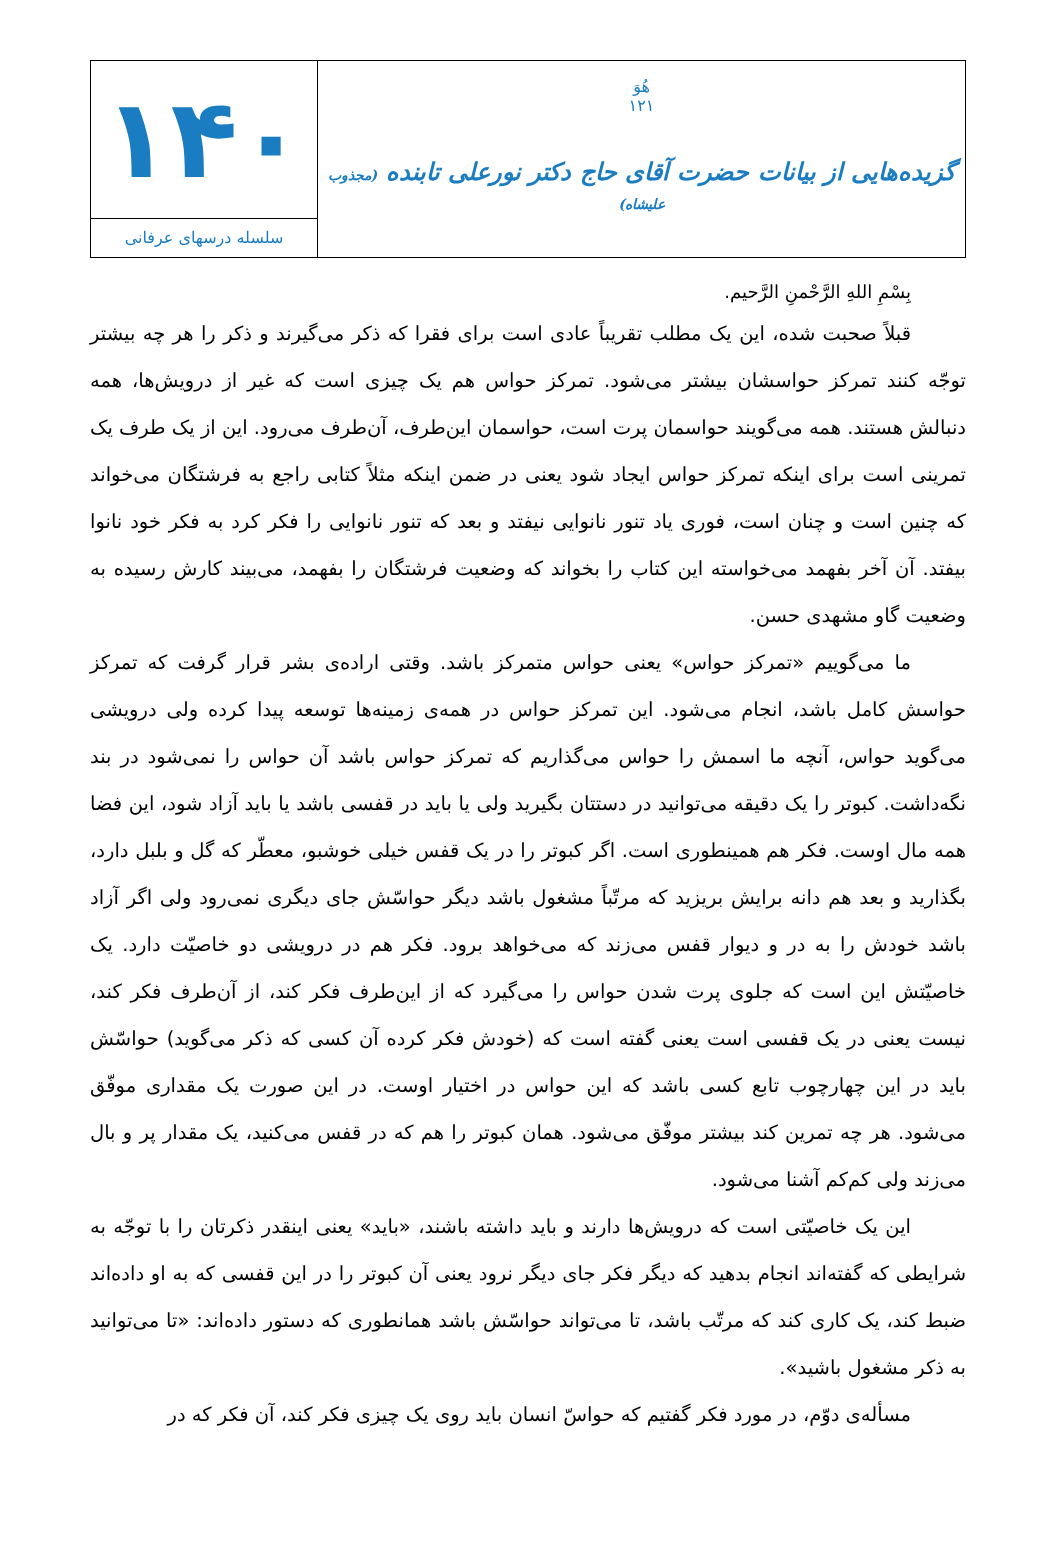هُوَ
۱۲۱
گزیده‌هایی از بیانات حضرت آقای حاج دکتر نورعلی تابنده (مجذوب علیشاه)
۱۴۰
سلسله درسهای عرفانی
بِسْمِ اللهِ الرَّحْمنِ الرَّحیم.
قبلاً صحبت شده، این یک مطلب تقریباً عادی است برای فقرا که ذکر می‌گیرند و ذکر را هر چه بیشتر توجّه کنند تمرکز حواسشان بیشتر می‌شود. تمرکز حواس هم یک چیزی است که غیر از درویش‌ها، همه دنبالش هستند. همه می‌گویند حواسمان پرت است، حواسمان این‌طرف، آن‌طرف می‌رود. این از یک طرف یک تمرینی است برای اینکه تمرکز حواس ایجاد شود یعنی در ضمن اینکه مثلاً کتابی راجع به فرشتگان می‌خواند که چنین است و چنان است، فوری یاد تنور نانوایی نیفتد و بعد که تنور نانوایی را فکر کرد به فکر خود نانوا بیفتد. آن آخر بفهمد می‌خواسته این کتاب را بخواند که وضعیت فرشتگان را بفهمد، می‌بیند کارش رسیده به وضعیت گاو مشهدی حسن.
ما می‌گوییم «تمرکز حواس» یعنی حواس متمرکز باشد. وقتی اراده‌ی بشر قرار گرفت که تمرکز حواسش کامل باشد، انجام می‌شود. این تمرکز حواس در همه‌ی زمینه‌ها توسعه پیدا کرده ولی درویشی می‌گوید حواس، آنچه ما اسمش را حواس می‌گذاریم که تمرکز حواس باشد آن حواس را نمی‌شود در بند نگه‌داشت. کبوتر را یک دقیقه می‌توانید در دستتان بگیرید ولی یا باید در قفسی باشد یا باید آزاد شود، این فضا همه مال اوست. فکر هم همینطوری است. اگر کبوتر را در یک قفس خیلی خوشبو، معطّر که گل و بلبل دارد، بگذارید و بعد هم دانه برایش بریزید که مرتّباً مشغول باشد دیگر حواسّش جای دیگری نمی‌رود ولی اگر آزاد باشد خودش را به در و دیوار قفس می‌زند که می‌خواهد برود. فکر هم در درویشی دو خاصیّت دارد. یک خاصیّتش این است که جلوی پرت شدن حواس را می‌گیرد که از این‌طرف فکر کند، از آن‌طرف فکر کند، نیست یعنی در یک قفسی است یعنی گفته است که (خودش فکر کرده آن کسی که ذکر می‌گوید) حواسّش باید در این چهارچوب تابع کسی باشد که این حواس در اختیار اوست. در این صورت یک مقداری موفّق می‌شود. هر چه تمرین کند بیشتر موفّق می‌شود. همان کبوتر را هم که در قفس می‌کنید، یک مقدار پر و بال می‌زند ولی کم‌کم آشنا می‌شود.
این یک خاصیّتی است که درویش‌ها دارند و باید داشته باشند، «باید» یعنی اینقدر ذکرتان را با توجّه به شرایطی که گفته‌اند انجام بدهید که دیگر فکر جای دیگر نرود یعنی آن کبوتر را در این قفسی که به او داده‌اند ضبط کند، یک کاری کند که مرتّب باشد، تا می‌تواند حواسّش باشد همانطوری که دستور داده‌اند: «تا می‌توانید به ذکر مشغول باشید».
مسأله‌ی دوّم، در مورد فکر گفتیم که حواسّ انسان باید روی یک چیزی فکر کند، آن فکر که در